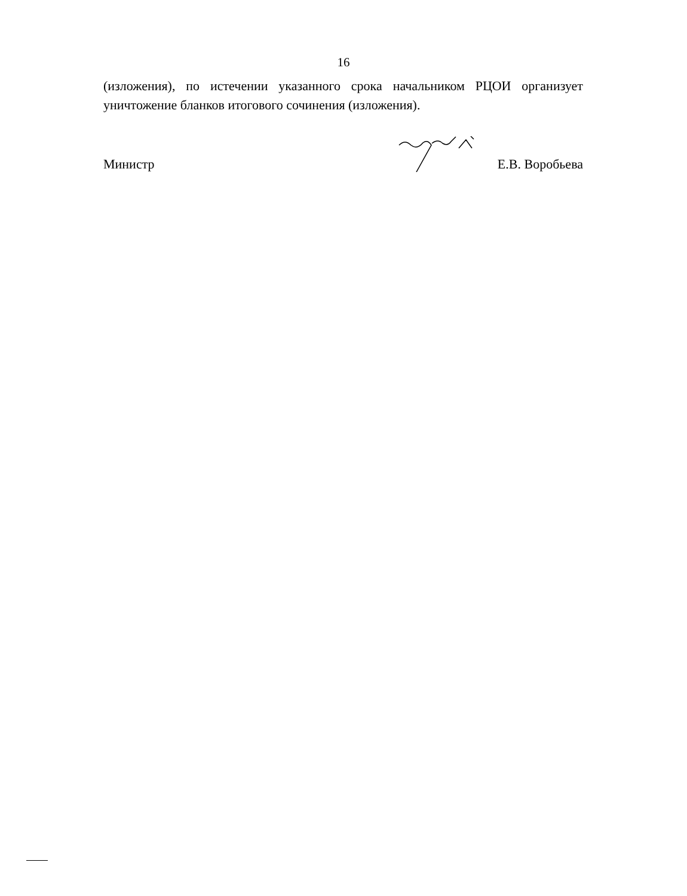16
(изложения), по истечении указанного срока начальником РЦОИ организует уничтожение бланков итогового сочинения (изложения).
Министр Е.В. Воробьева